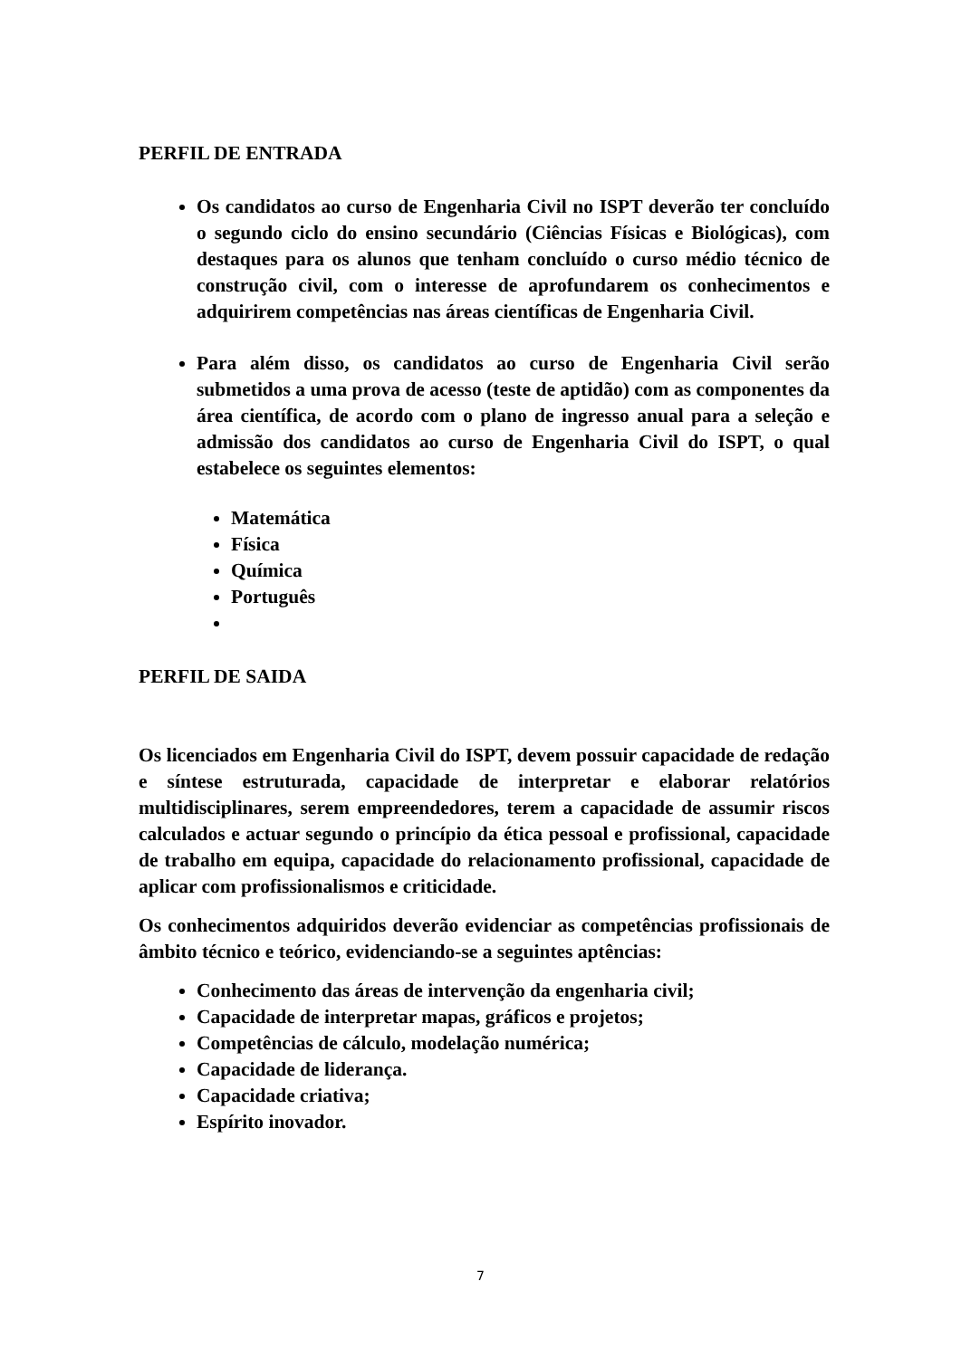PERFIL DE ENTRADA
Os candidatos ao curso de Engenharia Civil no ISPT deverão ter concluído o segundo ciclo do ensino secundário (Ciências Físicas e Biológicas), com destaques para os alunos que tenham concluído o curso médio técnico de construção civil, com o interesse de aprofundarem os conhecimentos e adquirirem competências nas áreas científicas de Engenharia Civil.
Para além disso, os candidatos ao curso de Engenharia Civil serão submetidos a uma prova de acesso (teste de aptidão) com as componentes da área científica, de acordo com o plano de ingresso anual para a seleção e admissão dos candidatos ao curso de Engenharia Civil do ISPT, o qual estabelece os seguintes elementos:
Matemática
Física
Química
Português
PERFIL DE SAIDA
Os licenciados em Engenharia Civil do ISPT, devem possuir capacidade de redação e síntese estruturada, capacidade de interpretar e elaborar relatórios multidisciplinares, serem empreendedores, terem a capacidade de assumir riscos calculados e actuar segundo o princípio da ética pessoal e profissional, capacidade de trabalho em equipa, capacidade do relacionamento profissional, capacidade de aplicar com profissionalismos e criticidade.
Os conhecimentos adquiridos deverão evidenciar as competências profissionais de âmbito técnico e teórico, evidenciando-se a seguintes aptências:
Conhecimento das áreas de intervenção da engenharia civil;
Capacidade de interpretar mapas, gráficos e projetos;
Competências de cálculo, modelação numérica;
Capacidade de liderança.
Capacidade criativa;
Espírito inovador.
7